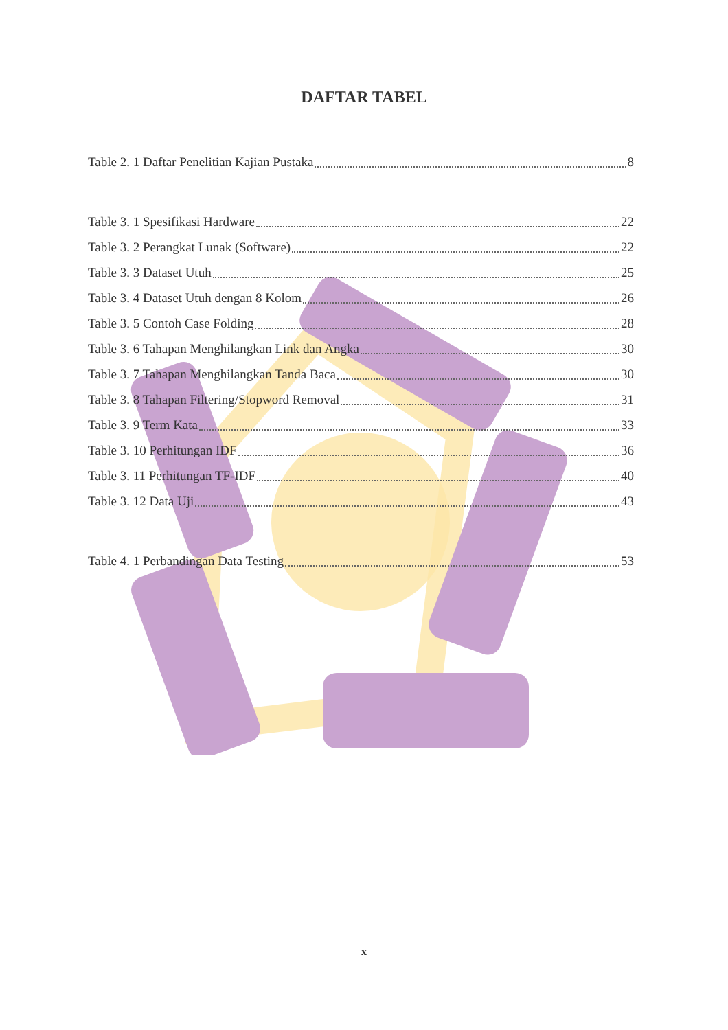DAFTAR TABEL
Table 2. 1 Daftar Penelitian Kajian Pustaka 8
Table 3. 1 Spesifikasi Hardware 22
Table 3. 2 Perangkat Lunak (Software) 22
Table 3. 3 Dataset Utuh 25
Table 3. 4 Dataset Utuh dengan 8 Kolom 26
Table 3. 5 Contoh Case Folding 28
Table 3. 6 Tahapan Menghilangkan Link dan Angka 30
Table 3. 7 Tahapan Menghilangkan Tanda Baca 30
Table 3. 8 Tahapan Filtering/Stopword Removal 31
Table 3. 9 Term Kata 33
Table 3. 10 Perhitungan IDF 36
Table 3. 11 Perhitungan TF-IDF 40
Table 3. 12 Data Uji 43
Table 4. 1 Perbandingan Data Testing 53
x